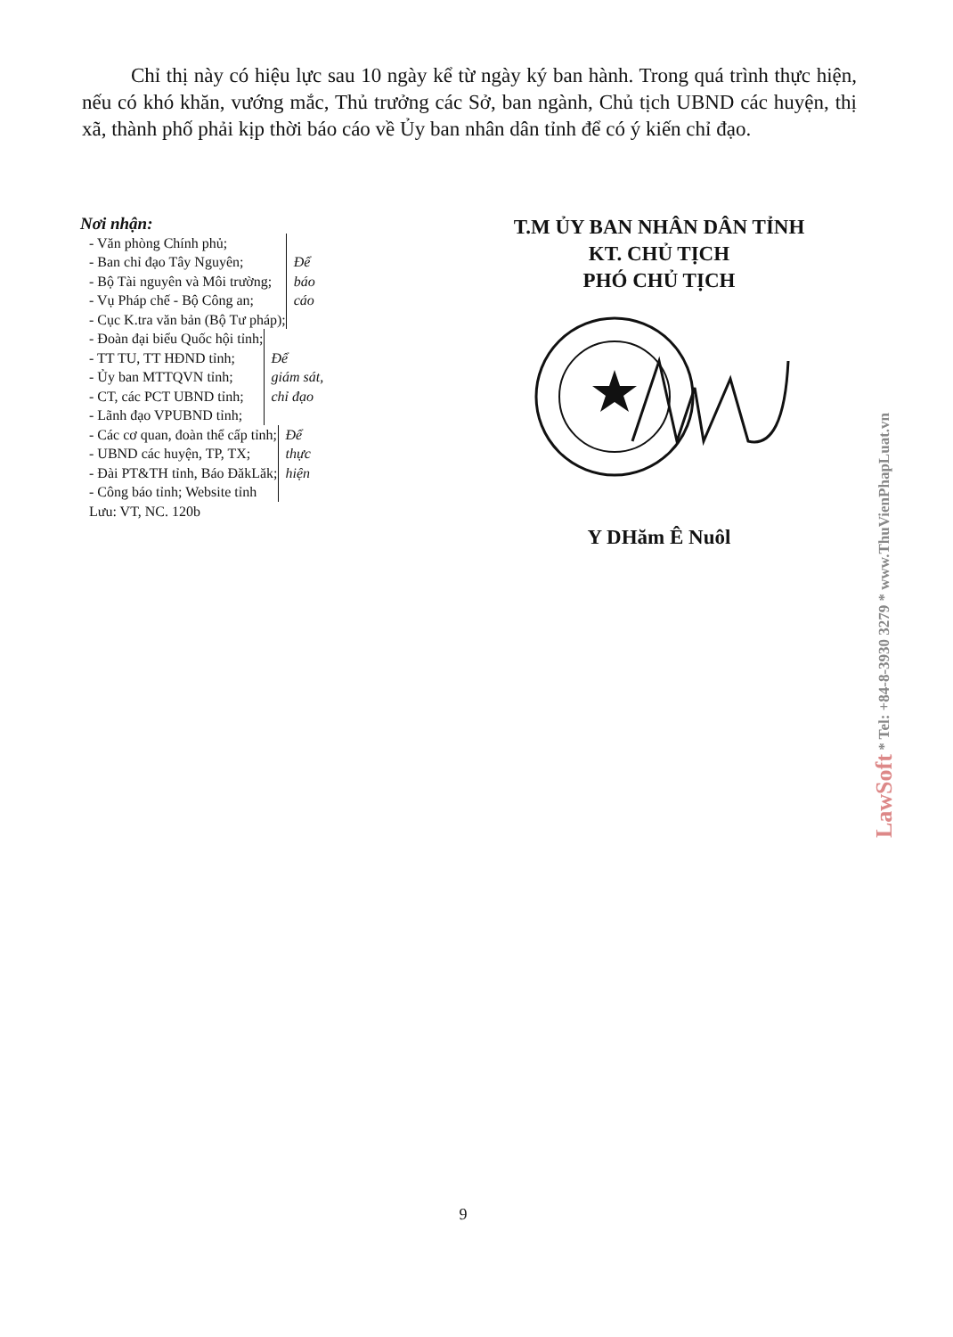Chỉ thị này có hiệu lực sau 10 ngày kể từ ngày ký ban hành. Trong quá trình thực hiện, nếu có khó khăn, vướng mắc, Thủ trưởng các Sở, ban ngành, Chủ tịch UBND các huyện, thị xã, thành phố phải kịp thời báo cáo về Ủy ban nhân dân tỉnh để có ý kiến chỉ đạo.
Nơi nhận:
- Văn phòng Chính phủ;
- Ban chỉ đạo Tây Nguyên;
- Bộ Tài nguyên và Môi trường;
- Vụ Pháp chế - Bộ Công an;
- Cục K.tra văn bản (Bộ Tư pháp);
Để
báo
cáo
- Đoàn đại biểu Quốc hội tỉnh;
- TT TU, TT HĐND tỉnh;
- Ủy ban MTTQVN tỉnh;
- CT, các PCT UBND tỉnh;
- Lãnh đạo VPUBND tỉnh;
Để
giám sát,
chỉ đạo
- Các cơ quan, đoàn thể cấp tỉnh;
- UBND các huyện, TP, TX;
- Đài PT&TH tỉnh, Báo ĐăkLăk;
- Công báo tỉnh; Website tỉnh
Để
thực
hiện
Lưu: VT, NC. 120b
T.M ỦY BAN NHÂN DÂN TỈNH
KT. CHỦ TỊCH
PHÓ CHỦ TỊCH
Y DHăm Ê Nuôl
9
LawSoft * Tel: +84-8-3930 3279 * www.ThuVienPhapLuat.vn